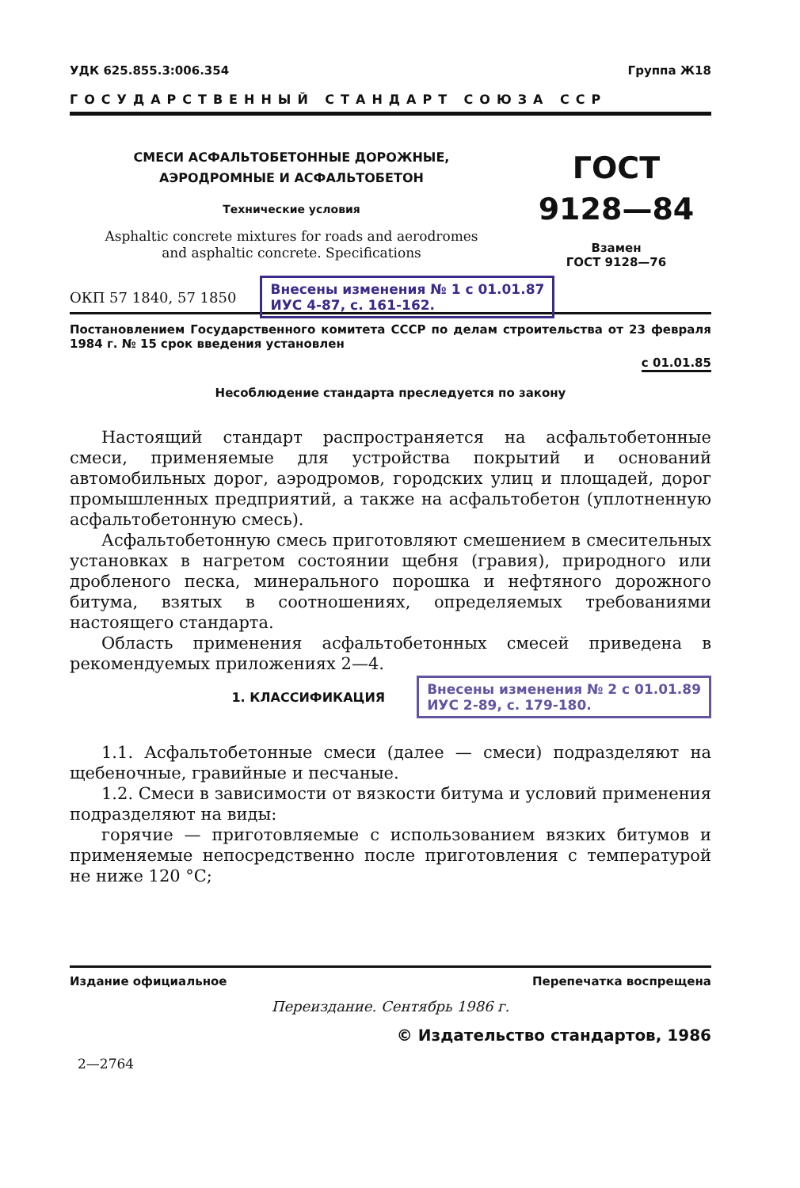УДК 625.855.3:006.354 Группа Ж18
ГОСУДАРСТВЕННЫЙ СТАНДАРТ СОЮЗА ССР
СМЕСИ АСФАЛЬТОБЕТОННЫЕ ДОРОЖНЫЕ,
АЭРОДРОМНЫЕ И АСФАЛЬТОБЕТОН
Технические условия
Asphaltic concrete mixtures for roads and aerodromes
and asphaltic concrete. Specifications
ГОСТ
9128—84
Взамен
ГОСТ 9128—76
ОКП 57 1840, 57 1850
Внесены изменения № 1 с 01.01.87
ИУС 4-87, с. 161-162.
Постановлением Государственного комитета СССР по делам строительства от 23 февраля 1984 г. № 15 срок введения установлен
с 01.01.85
Несоблюдение стандарта преследуется по закону
Настоящий стандарт распространяется на асфальтобетонные смеси, применяемые для устройства покрытий и оснований автомобильных дорог, аэродромов, городских улиц и площадей, дорог промышленных предприятий, а также на асфальтобетон (уплотненную асфальтобетонную смесь).
Асфальтобетонную смесь приготовляют смешением в смесительных установках в нагретом состоянии щебня (гравия), природного или дробленого песка, минерального порошка и нефтяного дорожного битума, взятых в соотношениях, определяемых требованиями настоящего стандарта.
Область применения асфальтобетонных смесей приведена в рекомендуемых приложениях 2—4.
1. КЛАССИФИКАЦИЯ
Внесены изменения № 2 с 01.01.89
ИУС 2-89, с. 179-180.
1.1. Асфальтобетонные смеси (далее — смеси) подразделяют на щебеночные, гравийные и песчаные.
1.2. Смеси в зависимости от вязкости битума и условий применения подразделяют на виды:
горячие — приготовляемые с использованием вязких битумов и применяемые непосредственно после приготовления с температурой не ниже 120 °С;
Издание официальное Перепечатка воспрещена
Переиздание. Сентябрь 1986 г.
© Издательство стандартов, 1986
2—2764